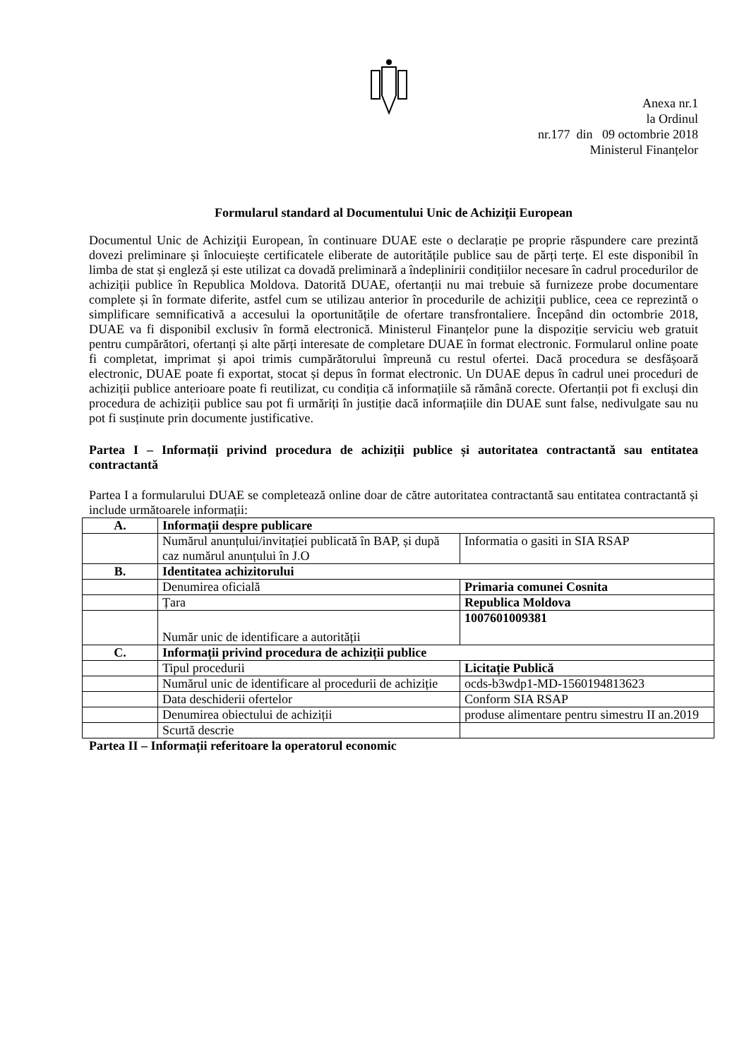Anexa nr.1
la Ordinul
nr.177 din 09 octombrie 2018
Ministerul Finanțelor
Formularul standard al Documentului Unic de Achiziţii European
Documentul Unic de Achiziţii European, în continuare DUAE este o declarație pe proprie răspundere care prezintă dovezi preliminare și înlocuiește certificatele eliberate de autoritățile publice sau de părți terțe. El este disponibil în limba de stat și engleză și este utilizat ca dovadă preliminară a îndeplinirii condițiilor necesare în cadrul procedurilor de achiziții publice în Republica Moldova. Datorită DUAE, ofertanții nu mai trebuie să furnizeze probe documentare complete și în formate diferite, astfel cum se utilizau anterior în procedurile de achiziții publice, ceea ce reprezintă o simplificare semnificativă a accesului la oportunitățile de ofertare transfrontaliere. Începând din octombrie 2018, DUAE va fi disponibil exclusiv în formă electronică. Ministerul Finanțelor pune la dispoziție serviciu web gratuit pentru cumpărători, ofertanți și alte părți interesate de completare DUAE în format electronic. Formularul online poate fi completat, imprimat și apoi trimis cumpărătorului împreună cu restul ofertei. Dacă procedura se desfășoară electronic, DUAE poate fi exportat, stocat și depus în format electronic. Un DUAE depus în cadrul unei proceduri de achiziții publice anterioare poate fi reutilizat, cu condiția că informațiile să rămână corecte. Ofertanții pot fi excluși din procedura de achiziții publice sau pot fi urmăriți în justiție dacă informațiile din DUAE sunt false, nedivulgate sau nu pot fi susținute prin documente justificative.
Partea I – Informații privind procedura de achiziții publice și autoritatea contractantă sau entitatea contractantă
Partea I a formularului DUAE se completează online doar de către autoritatea contractantă sau entitatea contractantă și include următoarele informații:
| A. | Informații despre publicare | |
| | Numărul anunțului/invitației publicată în BAP, și după caz numărul anunțului în J.O | Informatia o gasiti in SIA RSAP |
| B. | Identitatea achizitorului | |
| | Denumirea oficială | Primaria comunei Cosnita |
| | Țara | Republica Moldova |
| | Număr unic de identificare a autorității | 1007601009381 |
| C. | Informații privind procedura de achiziții publice | |
| | Tipul procedurii | Licitație Publică |
| | Numărul unic de identificare al procedurii de achiziție | ocds-b3wdp1-MD-1560194813623 |
| | Data deschiderii ofertelor | Conform SIA RSAP |
| | Denumirea obiectului de achiziții | produse alimentare pentru simestru II an.2019 |
| | Scurtă descrie | |
Partea II – Informații referitoare la operatorul economic